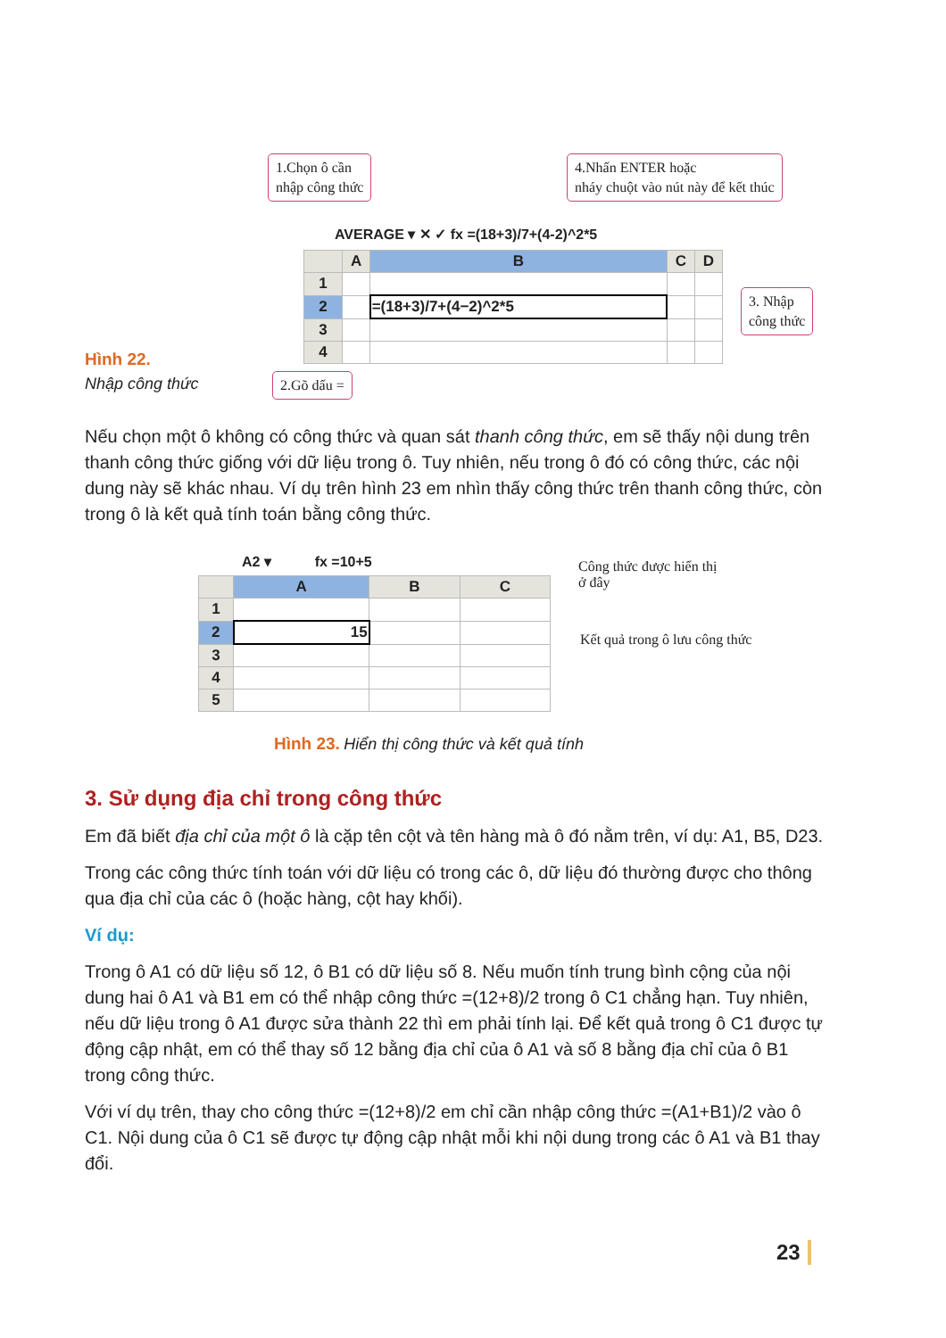1.Chọn ô cần
nhập công thức
4.Nhấn ENTER hoặc
nháy chuột vào nút này để kết thúc
AVERAGE ▾ ✕ ✓ fx =(18+3)/7+(4-2)^2*5
| | A | B | C | D |
| 1 | | | | |
| 2 | | =(18+3)/7+(4−2)^2*5 | | |
| 3 | | | | |
| 4 | | | | |
3. Nhập
công thức
Hình 22.
Nhập công thức
2.Gõ dấu =
Nếu chọn một ô không có công thức và quan sát thanh công thức, em sẽ thấy nội dung trên thanh công thức giống với dữ liệu trong ô. Tuy nhiên, nếu trong ô đó có công thức, các nội dung này sẽ khác nhau. Ví dụ trên hình 23 em nhìn thấy công thức trên thanh công thức, còn trong ô là kết quả tính toán bằng công thức.
A2 ▾ fx =10+5
| | A | B | C |
| 1 | | | |
| 2 | 15 | | |
| 3 | | | |
| 4 | | | |
| 5 | | | |
Công thức được hiển thị
ở đây
Kết quả trong ô lưu công thức
Hình 23. Hiển thị công thức và kết quả tính
3. Sử dụng địa chỉ trong công thức
Em đã biết địa chỉ của một ô là cặp tên cột và tên hàng mà ô đó nằm trên, ví dụ: A1, B5, D23.
Trong các công thức tính toán với dữ liệu có trong các ô, dữ liệu đó thường được cho thông qua địa chỉ của các ô (hoặc hàng, cột hay khối).
Ví dụ:
Trong ô A1 có dữ liệu số 12, ô B1 có dữ liệu số 8. Nếu muốn tính trung bình cộng của nội dung hai ô A1 và B1 em có thể nhập công thức =(12+8)/2 trong ô C1 chẳng hạn. Tuy nhiên, nếu dữ liệu trong ô A1 được sửa thành 22 thì em phải tính lại. Để kết quả trong ô C1 được tự động cập nhật, em có thể thay số 12 bằng địa chỉ của ô A1 và số 8 bằng địa chỉ của ô B1 trong công thức.
Với ví dụ trên, thay cho công thức =(12+8)/2 em chỉ cần nhập công thức =(A1+B1)/2 vào ô C1. Nội dung của ô C1 sẽ được tự động cập nhật mỗi khi nội dung trong các ô A1 và B1 thay đổi.
23